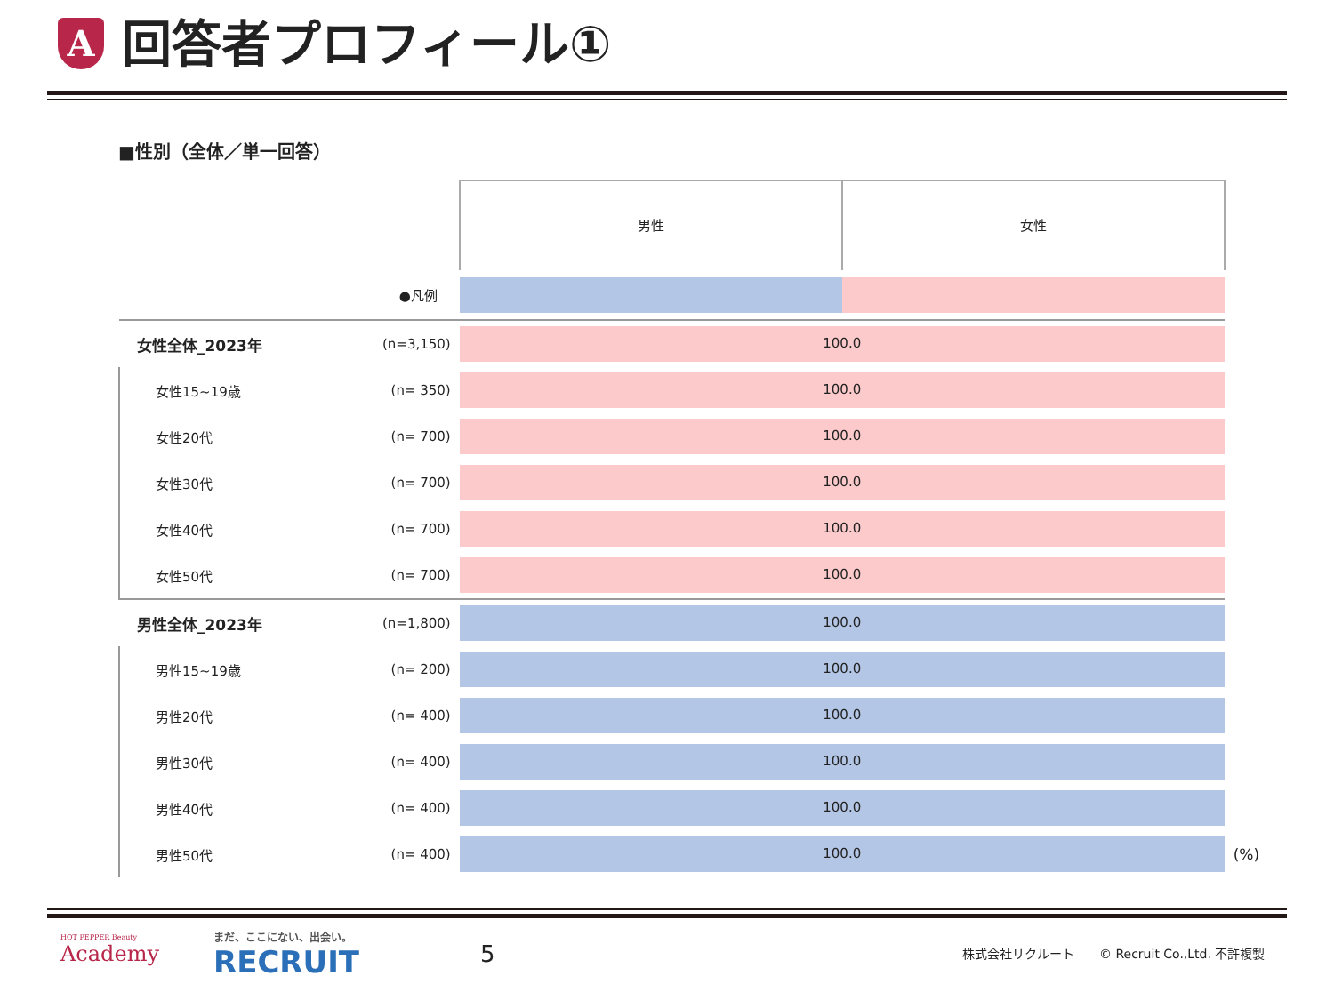A
回答者プロフィール①
■性別（全体／単一回答）
| | | 男性 女性 | |
| --- | --- | --- | --- |
| ●凡例 | | | |
| 女性全体_2023年 | (n=3,150) | 100.0 | |
| 女性15~19歳 | (n= 350) | 100.0 | |
| 女性20代 | (n= 700) | 100.0 | |
| 女性30代 | (n= 700) | 100.0 | |
| 女性40代 | (n= 700) | 100.0 | |
| 女性50代 | (n= 700) | 100.0 | |
| 男性全体_2023年 | (n=1,800) | 100.0 | |
| 男性15~19歳 | (n= 200) | 100.0 | |
| 男性20代 | (n= 400) | 100.0 | |
| 男性30代 | (n= 400) | 100.0 | |
| 男性40代 | (n= 400) | 100.0 | |
| 男性50代 | (n= 400) | 100.0 | (%) |
HOT PEPPER Beauty
Academy
まだ、ここにない、出会い。
RECRUIT
5
株式会社リクルート　　© Recruit Co.,Ltd. 不許複製